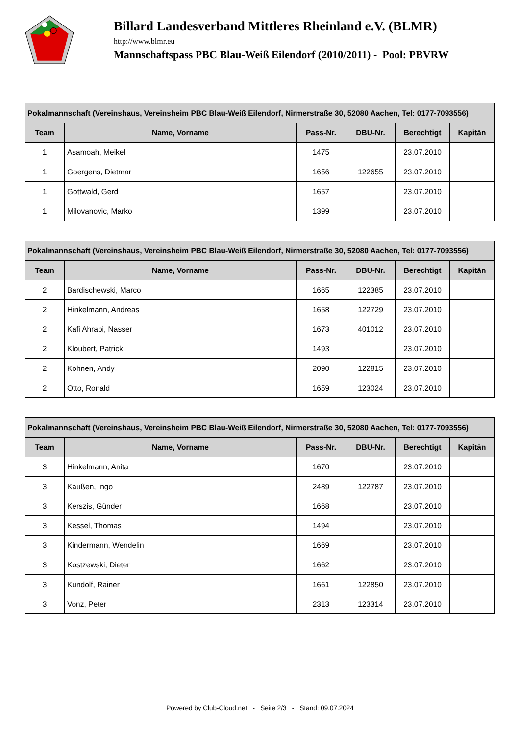Billard Landesverband Mittleres Rheinland e.V. (BLMR)
http://www.blmr.eu
Mannschaftspass PBC Blau-Weiß Eilendorf (2010/2011) - Pool: PBVRW
| Pokalmannschaft (Vereinshaus, Vereinsheim PBC Blau-Weiß Eilendorf, Nirmerstraße 30, 52080 Aachen, Tel: 0177-7093556) | | | | | |
| --- | --- | --- | --- | --- | --- |
| Team | Name, Vorname | Pass-Nr. | DBU-Nr. | Berechtigt | Kapitän |
| 1 | Asamoah, Meikel | 1475 | | 23.07.2010 | |
| 1 | Goergens, Dietmar | 1656 | 122655 | 23.07.2010 | |
| 1 | Gottwald, Gerd | 1657 | | 23.07.2010 | |
| 1 | Milovanovic, Marko | 1399 | | 23.07.2010 | |
| Pokalmannschaft (Vereinshaus, Vereinsheim PBC Blau-Weiß Eilendorf, Nirmerstraße 30, 52080 Aachen, Tel: 0177-7093556) | | | | | |
| --- | --- | --- | --- | --- | --- |
| Team | Name, Vorname | Pass-Nr. | DBU-Nr. | Berechtigt | Kapitän |
| 2 | Bardischewski, Marco | 1665 | 122385 | 23.07.2010 | |
| 2 | Hinkelmann, Andreas | 1658 | 122729 | 23.07.2010 | |
| 2 | Kafi Ahrabi, Nasser | 1673 | 401012 | 23.07.2010 | |
| 2 | Kloubert, Patrick | 1493 | | 23.07.2010 | |
| 2 | Kohnen, Andy | 2090 | 122815 | 23.07.2010 | |
| 2 | Otto, Ronald | 1659 | 123024 | 23.07.2010 | |
| Pokalmannschaft (Vereinshaus, Vereinsheim PBC Blau-Weiß Eilendorf, Nirmerstraße 30, 52080 Aachen, Tel: 0177-7093556) | | | | | |
| --- | --- | --- | --- | --- | --- |
| Team | Name, Vorname | Pass-Nr. | DBU-Nr. | Berechtigt | Kapitän |
| 3 | Hinkelmann, Anita | 1670 | | 23.07.2010 | |
| 3 | Kaußen, Ingo | 2489 | 122787 | 23.07.2010 | |
| 3 | Kerszis, Günder | 1668 | | 23.07.2010 | |
| 3 | Kessel, Thomas | 1494 | | 23.07.2010 | |
| 3 | Kindermann, Wendelin | 1669 | | 23.07.2010 | |
| 3 | Kostzewski, Dieter | 1662 | | 23.07.2010 | |
| 3 | Kundolf, Rainer | 1661 | 122850 | 23.07.2010 | |
| 3 | Vonz, Peter | 2313 | 123314 | 23.07.2010 | |
Powered by Club-Cloud.net - Seite 2/3 - Stand: 09.07.2024